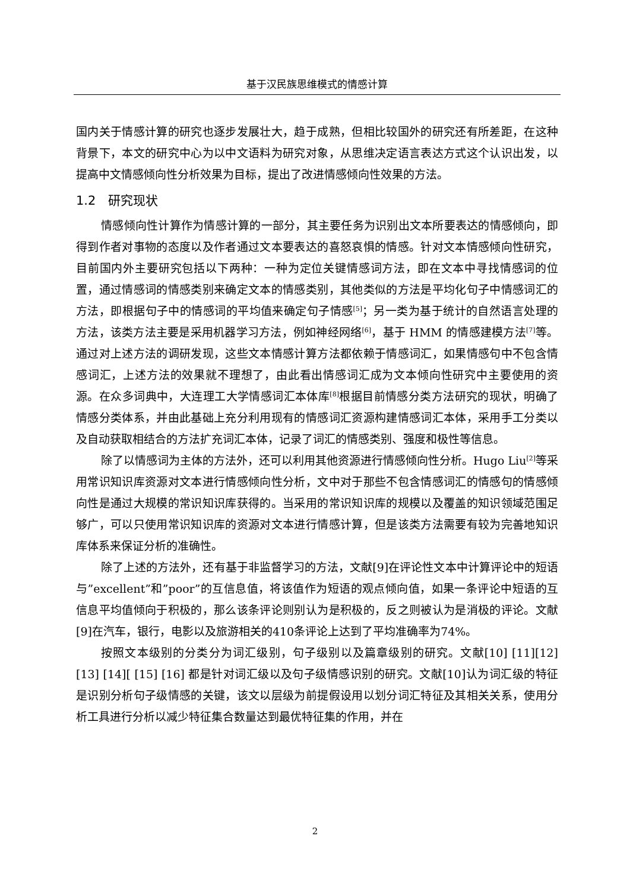基于汉民族思维模式的情感计算
国内关于情感计算的研究也逐步发展壮大，趋于成熟，但相比较国外的研究还有所差距，在这种背景下，本文的研究中心为以中文语料为研究对象，从思维决定语言表达方式这个认识出发，以提高中文情感倾向性分析效果为目标，提出了改进情感倾向性效果的方法。
1.2　研究现状
情感倾向性计算作为情感计算的一部分，其主要任务为识别出文本所要表达的情感倾向，即得到作者对事物的态度以及作者通过文本要表达的喜怒哀惧的情感。针对文本情感倾向性研究，目前国内外主要研究包括以下两种：一种为定位关键情感词方法，即在文本中寻找情感词的位置，通过情感词的情感类别来确定文本的情感类别，其他类似的方法是平均化句子中情感词汇的方法，即根据句子中的情感词的平均值来确定句子情感<sup>[5]</sup>；另一类为基于统计的自然语言处理的方法，该类方法主要是采用机器学习方法，例如神经网络<sup>[6]</sup>，基于 HMM 的情感建模方法<sup>[7]</sup>等。通过对上述方法的调研发现，这些文本情感计算方法都依赖于情感词汇，如果情感句中不包含情感词汇，上述方法的效果就不理想了，由此看出情感词汇成为文本倾向性研究中主要使用的资源。在众多词典中，大连理工大学情感词汇本体库<sup>[8]</sup>根据目前情感分类方法研究的现状，明确了情感分类体系，并由此基础上充分利用现有的情感词汇资源构建情感词汇本体，采用手工分类以及自动获取相结合的方法扩充词汇本体，记录了词汇的情感类别、强度和极性等信息。
除了以情感词为主体的方法外，还可以利用其他资源进行情感倾向性分析。Hugo Liu<sup>[2]</sup>等采用常识知识库资源对文本进行情感倾向性分析，文中对于那些不包含情感词汇的情感句的情感倾向性是通过大规模的常识知识库获得的。当采用的常识知识库的规模以及覆盖的知识领域范围足够广，可以只使用常识知识库的资源对文本进行情感计算，但是该类方法需要有较为完善地知识库体系来保证分析的准确性。
除了上述的方法外，还有基于非监督学习的方法，文献[9]在评论性文本中计算评论中的短语与”excellent”和”poor”的互信息值，将该值作为短语的观点倾向值，如果一条评论中短语的互信息平均值倾向于积极的，那么该条评论则别认为是积极的，反之则被认为是消极的评论。文献[9]在汽车，银行，电影以及旅游相关的410条评论上达到了平均准确率为74%。
按照文本级别的分类分为词汇级别，句子级别以及篇章级别的研究。文献[10] [11][12][13] [14][ [15] [16] 都是针对词汇级以及句子级情感识别的研究。文献[10]认为词汇级的特征是识别分析句子级情感的关键，该文以层级为前提假设用以划分词汇特征及其相关关系，使用分析工具进行分析以减少特征集合数量达到最优特征集的作用，并在
2